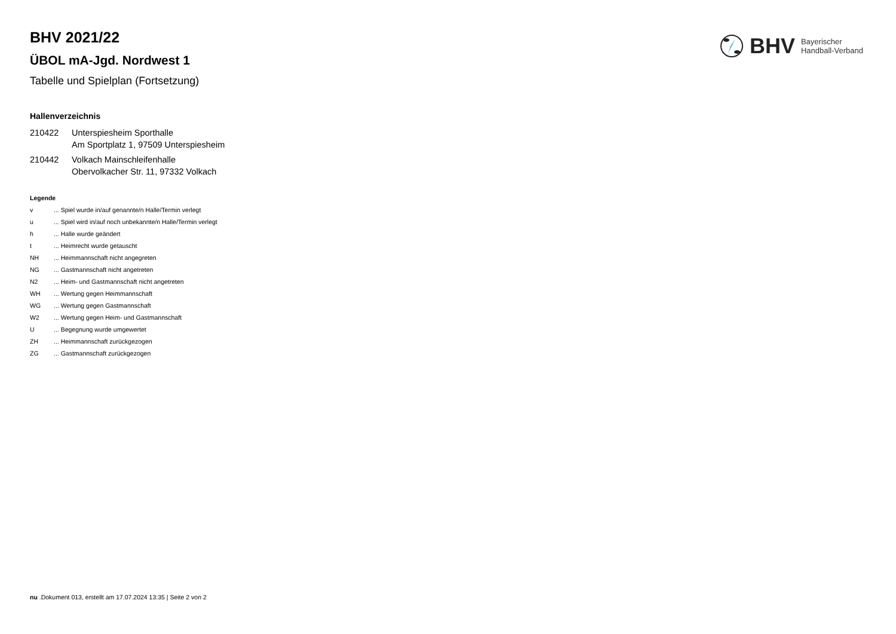BHV Bayerischer
Handball-Verband
BHV 2021/22
ÜBOL mA-Jgd. Nordwest 1
Tabelle und Spielplan (Fortsetzung)
Hallenverzeichnis
210422 Unterspiesheim Sporthalle
Am Sportplatz 1, 97509 Unterspiesheim
210442 Volkach Mainschleifenhalle
Obervolkacher Str. 11, 97332 Volkach
Legende
v... Spiel wurde in/auf genannte/n Halle/Termin verlegt
u... Spiel wird in/auf noch unbekannte/n Halle/Termin verlegt
h... Halle wurde geändert
t... Heimrecht wurde getauscht
NH... Heimmannschaft nicht angegreten
NG... Gastmannschaft nicht angetreten
N2... Heim- und Gastmannschaft nicht angetreten
WH... Wertung gegen Heimmannschaft
WG... Wertung gegen Gastmannschaft
W2... Wertung gegen Heim- und Gastmannschaft
U... Begegnung wurde umgewertet
ZH... Heimmannschaft zurückgezogen
ZG... Gastmannschaft zurückgezogen
nu .Dokument 013, erstellt am 17.07.2024 13:35 | Seite 2 von 2